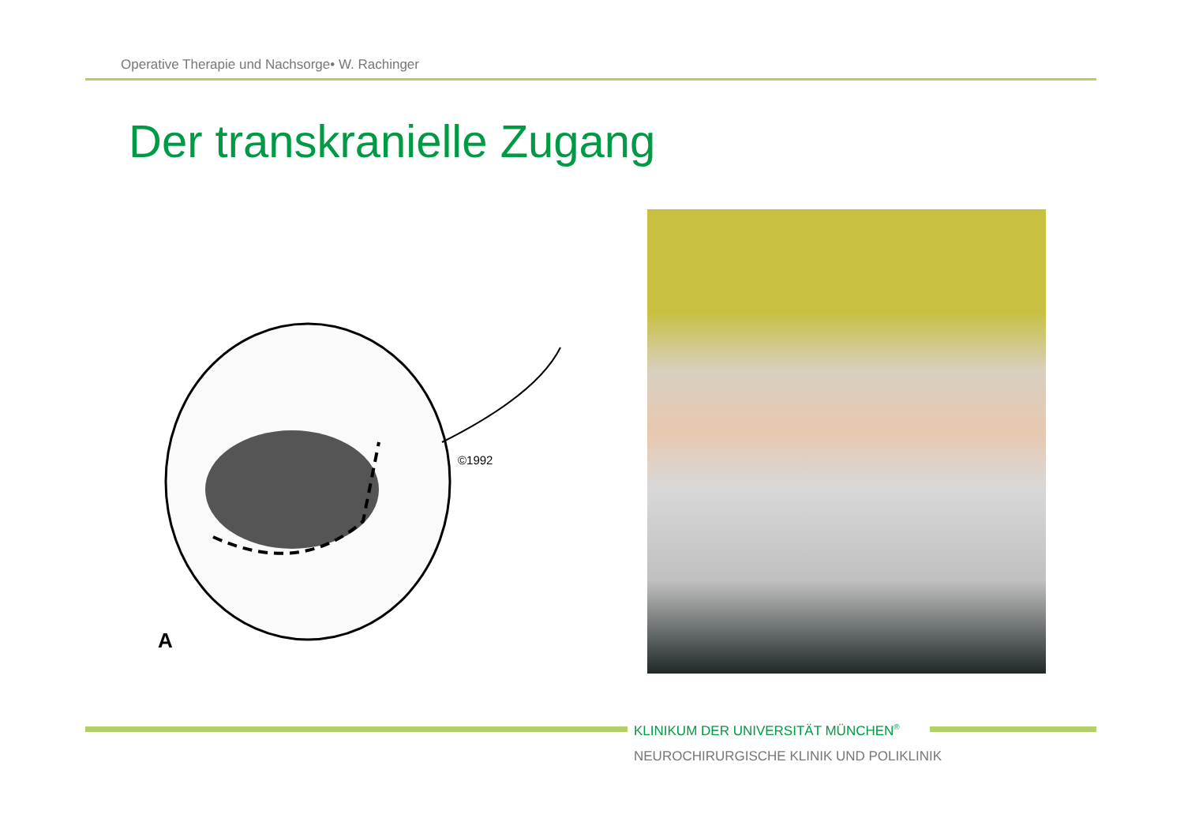Operative Therapie und Nachsorge• W. Rachinger
Der transkranielle Zugang
©1992
A
KLINIKUM DER UNIVERSITÄT MÜNCHEN<sup>®</sup>
NEUROCHIRURGISCHE KLINIK UND POLIKLINIK